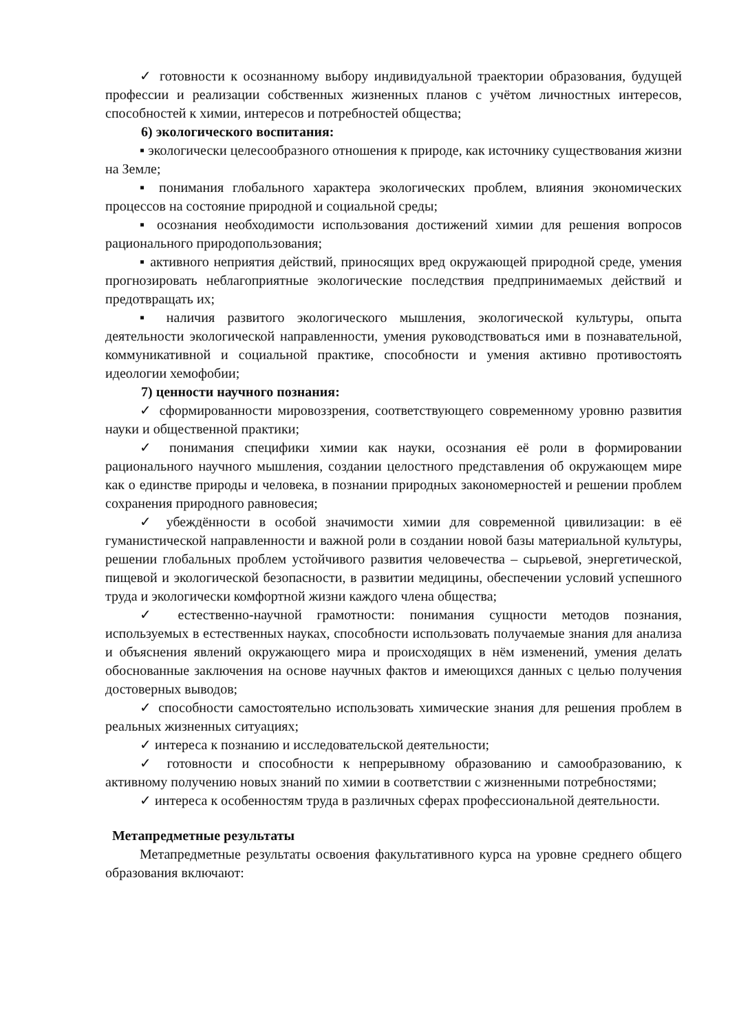✓ готовности к осознанному выбору индивидуальной траектории образования, будущей профессии и реализации собственных жизненных планов с учётом личностных интересов, способностей к химии, интересов и потребностей общества;
6) экологического воспитания:
▪ экологически целесообразного отношения к природе, как источнику существования жизни на Земле;
▪ понимания глобального характера экологических проблем, влияния экономических процессов на состояние природной и социальной среды;
▪ осознания необходимости использования достижений химии для решения вопросов рационального природопользования;
▪ активного неприятия действий, приносящих вред окружающей природной среде, умения прогнозировать неблагоприятные экологические последствия предпринимаемых действий и предотвращать их;
▪ наличия развитого экологического мышления, экологической культуры, опыта деятельности экологической направленности, умения руководствоваться ими в познавательной, коммуникативной и социальной практике, способности и умения активно противостоять идеологии хемофобии;
7) ценности научного познания:
✓ сформированности мировоззрения, соответствующего современному уровню развития науки и общественной практики;
✓ понимания специфики химии как науки, осознания её роли в формировании рационального научного мышления, создании целостного представления об окружающем мире как о единстве природы и человека, в познании природных закономерностей и решении проблем сохранения природного равновесия;
✓ убеждённости в особой значимости химии для современной цивилизации: в её гуманистической направленности и важной роли в создании новой базы материальной культуры, решении глобальных проблем устойчивого развития человечества – сырьевой, энергетической, пищевой и экологической безопасности, в развитии медицины, обеспечении условий успешного труда и экологически комфортной жизни каждого члена общества;
✓ естественно-научной грамотности: понимания сущности методов познания, используемых в естественных науках, способности использовать получаемые знания для анализа и объяснения явлений окружающего мира и происходящих в нём изменений, умения делать обоснованные заключения на основе научных фактов и имеющихся данных с целью получения достоверных выводов;
✓ способности самостоятельно использовать химические знания для решения проблем в реальных жизненных ситуациях;
✓ интереса к познанию и исследовательской деятельности;
✓ готовности и способности к непрерывному образованию и самообразованию, к активному получению новых знаний по химии в соответствии с жизненными потребностями;
✓ интереса к особенностям труда в различных сферах профессиональной деятельности.
Метапредметные результаты
Метапредметные результаты освоения факультативного курса на уровне среднего общего образования включают: